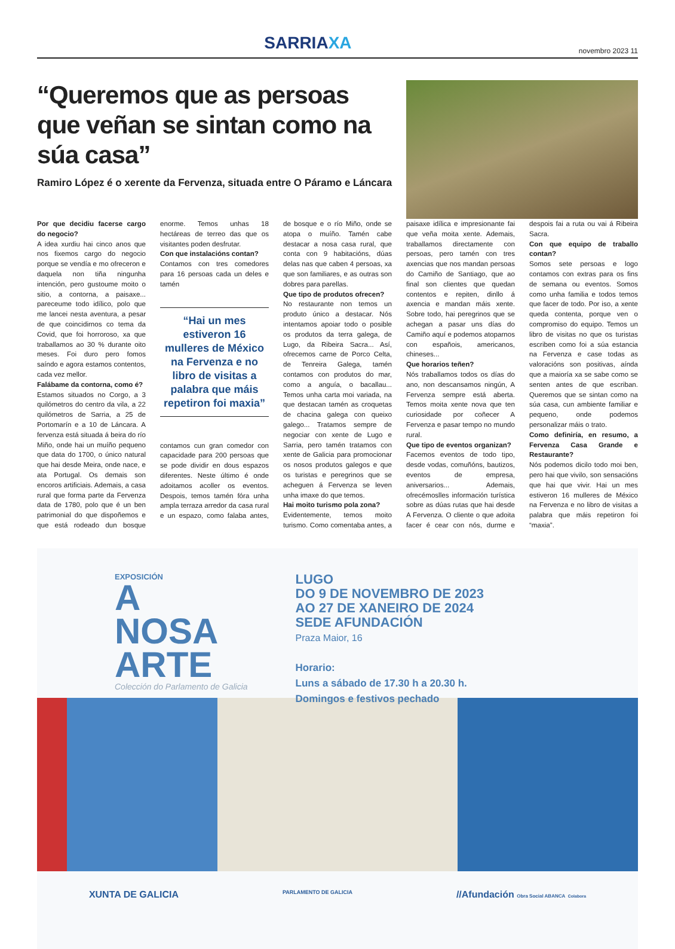SARRIAXA
novembro 2023 11
“Queremos que as persoas que veñan se sintan como na súa casa”
Ramiro López é o xerente da Fervenza, situada entre O Páramo e Láncara
Por que decidiu facerse cargo do negocio?
A idea xurdiu hai cinco anos que nos fixemos cargo do negocio porque se vendía e mo ofreceron e daquela non tiña ningunha intención, pero gustoume moito o sitio, a contorna, a paisaxe... pareceume todo idílico, polo que me lancei nesta aventura, a pesar de que coincidirnos co tema da Covid, que foi horroroso, xa que traballamos ao 30 % durante oito meses. Foi duro pero fomos saíndo e agora estamos contentos, cada vez mellor.
Falábame da contorna, como é?
Estamos situados no Corgo, a 3 quilómetros do centro da vila, a 22 quilómetros de Sarria, a 25 de Portomarín e a 10 de Láncara. A fervenza está situada á beira do río Miño, onde hai un muíño pequeno que data do 1700, o único natural que hai desde Meira, onde nace, e ata Portugal. Os demais son encoros artificiais. Ademais, a casa rural que forma parte da Fervenza data de 1780, polo que é un ben patrimonial do que dispoñemos e que está rodeado dun bosque enorme. Temos unhas 18 hectáreas de terreo das que os visitantes poden desfrutar.
Con que instalacións contan?
Contamos con tres comedores para 16 persoas cada un deles e tamén
“Hai un mes estiveron 16 mulleres de México na Fervenza e no libro de visitas a palabra que máis repetiron foi maxia”
contamos cun gran comedor con capacidade para 200 persoas que se pode dividir en dous espazos diferentes. Neste último é onde adoitamos acoller os eventos. Despois, temos tamén fóra unha ampla terraza arredor da casa rural e un espazo, como falaba antes, de bosque e o río Miño, onde se atopa o muíño. Tamén cabe destacar a nosa casa rural, que conta con 9 habitacións, dúas delas nas que caben 4 persoas, xa que son familiares, e as outras son dobres para parellas.
Que tipo de produtos ofrecen?
No restaurante non temos un produto único a destacar. Nós intentamos apoiar todo o posible os produtos da terra galega, de Lugo, da Ribeira Sacra... Así, ofrecemos carne de Porco Celta, de Tenreira Galega, tamén contamos con produtos do mar, como a anguía, o bacallau... Temos unha carta moi variada, na que destacan tamén as croquetas de chacina galega con queixo galego... Tratamos sempre de negociar con xente de Lugo e Sarria, pero tamén tratamos con xente de Galicia para promocionar os nosos produtos galegos e que os turistas e peregrinos que se acheguen á Fervenza se leven unha imaxe do que temos.
Hai moito turismo pola zona?
Evidentemente, temos moito turismo. Como comentaba antes, a paisaxe idílica e impresionante fai que veña moita xente. Ademais, traballamos directamente con persoas, pero tamén con tres axencias que nos mandan persoas do Camiño de Santiago, que ao final son clientes que quedan contentos e repiten, dinllo á axencia e mandan máis xente. Sobre todo, hai peregrinos que se achegan a pasar uns días do Camiño aquí e podemos atopar­nos con españois, americanos, chineses...
Que horarios teñen?
Nós traballamos todos os días do ano, non descansamos ningún, A Fervenza sempre está aberta. Temos moita xente nova que ten curiosidade por coñecer A Fervenza e pasar tempo no mundo rural.
Que tipo de eventos organizan?
Facemos eventos de todo tipo, desde vodas, comuñóns, bautizos, eventos de empresa, aniversarios... Ademais, ofrecémoslles información turística sobre as dúas rutas que hai desde A Fervenza. O cliente o que adoita facer é cear con nós, durme e despois fai a ruta ou vai á Ribeira Sacra.
Con que equipo de traballo contan?
Somos sete persoas e logo contamos con extras para os fins de semana ou eventos. Somos como unha familia e todos temos que facer de todo. Por iso, a xente queda contenta, porque ven o compromiso do equipo. Temos un libro de visitas no que os turistas escriben como foi a súa estancia na Fervenza e case todas as valoracións son positivas, aínda que a maioría xa se sabe como se senten antes de que escriban. Queremos que se sintan como na súa casa, cun ambiente familiar e pequeno, onde podemos personalizar máis o trato.
Como definiría, en resumo, a Fervenza Casa Grande e Restaurante?
Nós podemos dicilo todo moi ben, pero hai que vivilo, son sensacións que hai que vivir. Hai un mes estiveron 16 mulleres de México na Fervenza e no libro de visitas a palabra que máis repetiron foi “maxia”.
EXPOSICIÓN
A
NOSA
ARTE
Colección do Parlamento de Galicia
LUGO
DO 9 DE NOVEMBRO DE 2023
AO 27 DE XANEIRO DE 2024
SEDE AFUNDACIÓN
Praza Maior, 16
Horario:
Luns a sábado de 17.30 h a 20.30 h.
Domingos e festivos pechado
XUNTA DE GALICIA PARLAMENTO DE GALICIA //Afundación Obra Social ABANCA Colabora